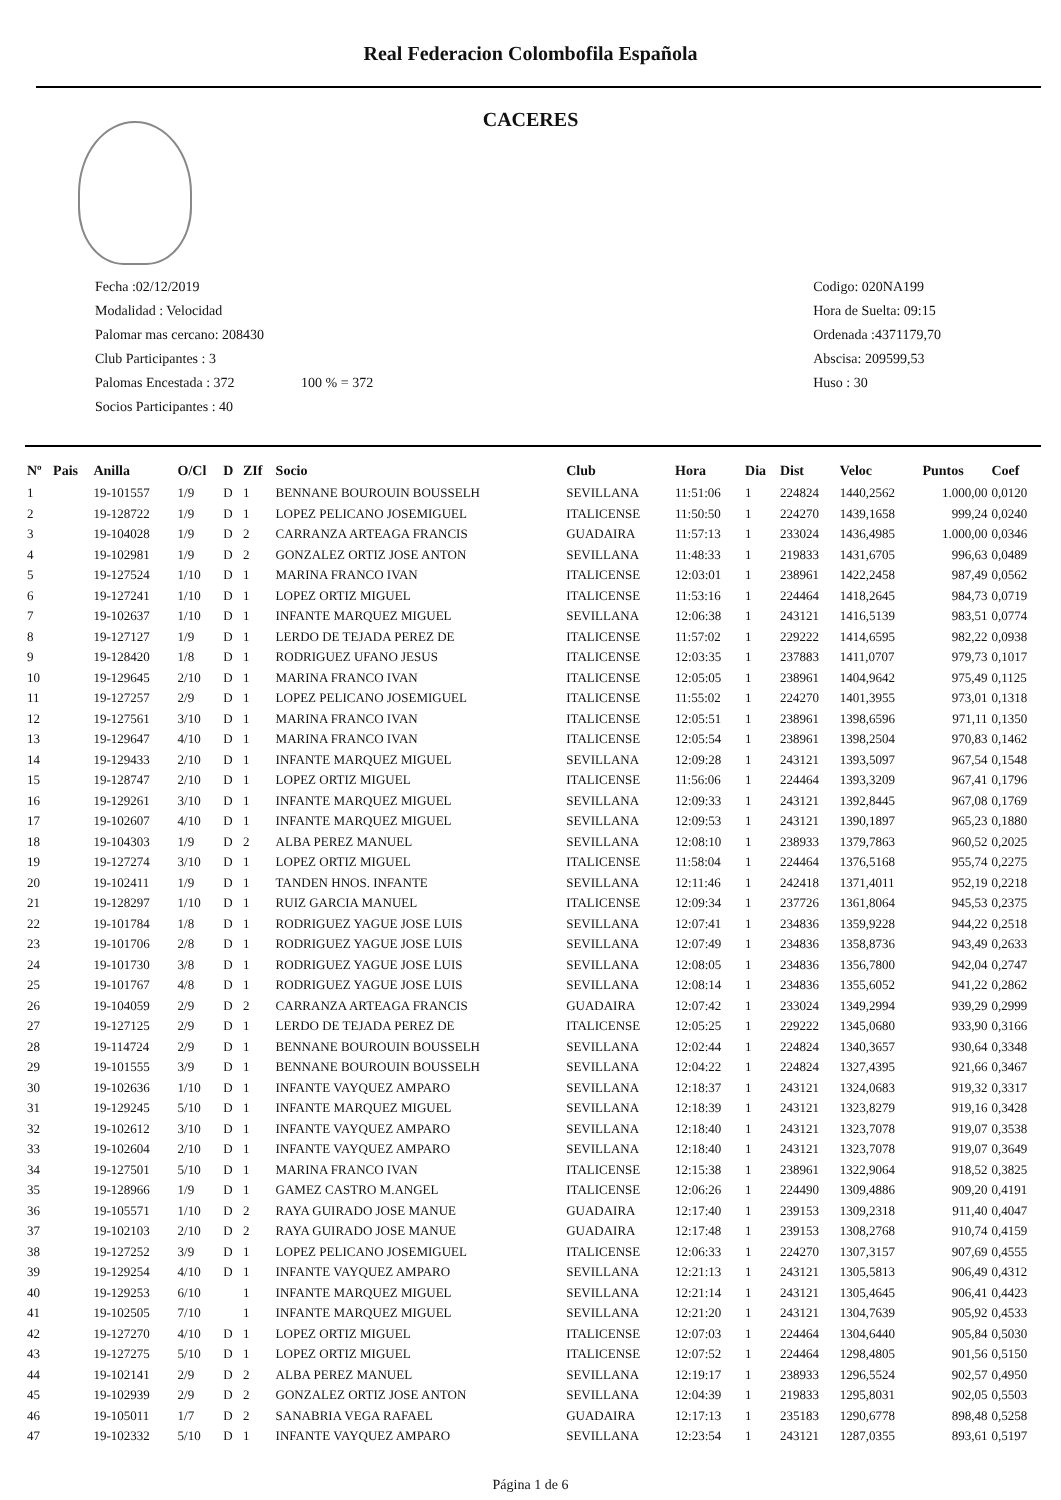Real Federacion Colombofila Española
CACERES
Fecha :02/12/2019
Modalidad : Velocidad
Palomar mas cercano: 208430
Club Participantes : 3
Palomas Encestada : 372 100 % = 372
Socios Participantes : 40
Codigo: 020NA199
Hora de Suelta: 09:15
Ordenada :4371179,70
Abscisa: 209599,53
Huso : 30
| Nº | Pais | Anilla | O/Cl | D | ZIf | Socio | Club | Hora | Dia | Dist | Veloc | Puntos | Coef |
| --- | --- | --- | --- | --- | --- | --- | --- | --- | --- | --- | --- | --- | --- |
| 1 | | 19-101557 | 1/9 | D | 1 | BENNANE BOUROUIN BOUSSELH | SEVILLANA | 11:51:06 | 1 | 224824 | 1440,2562 | 1.000,00 | 0,0120 |
| 2 | | 19-128722 | 1/9 | D | 1 | LOPEZ PELICANO JOSEMIGUEL | ITALICENSE | 11:50:50 | 1 | 224270 | 1439,1658 | 999,24 | 0,0240 |
| 3 | | 19-104028 | 1/9 | D | 2 | CARRANZA ARTEAGA FRANCIS | GUADAIRA | 11:57:13 | 1 | 233024 | 1436,4985 | 1.000,00 | 0,0346 |
| 4 | | 19-102981 | 1/9 | D | 2 | GONZALEZ ORTIZ JOSE ANTON | SEVILLANA | 11:48:33 | 1 | 219833 | 1431,6705 | 996,63 | 0,0489 |
| 5 | | 19-127524 | 1/10 | D | 1 | MARINA FRANCO IVAN | ITALICENSE | 12:03:01 | 1 | 238961 | 1422,2458 | 987,49 | 0,0562 |
| 6 | | 19-127241 | 1/10 | D | 1 | LOPEZ ORTIZ MIGUEL | ITALICENSE | 11:53:16 | 1 | 224464 | 1418,2645 | 984,73 | 0,0719 |
| 7 | | 19-102637 | 1/10 | D | 1 | INFANTE MARQUEZ MIGUEL | SEVILLANA | 12:06:38 | 1 | 243121 | 1416,5139 | 983,51 | 0,0774 |
| 8 | | 19-127127 | 1/9 | D | 1 | LERDO DE TEJADA PEREZ DE | ITALICENSE | 11:57:02 | 1 | 229222 | 1414,6595 | 982,22 | 0,0938 |
| 9 | | 19-128420 | 1/8 | D | 1 | RODRIGUEZ UFANO JESUS | ITALICENSE | 12:03:35 | 1 | 237883 | 1411,0707 | 979,73 | 0,1017 |
| 10 | | 19-129645 | 2/10 | D | 1 | MARINA FRANCO IVAN | ITALICENSE | 12:05:05 | 1 | 238961 | 1404,9642 | 975,49 | 0,1125 |
| 11 | | 19-127257 | 2/9 | D | 1 | LOPEZ PELICANO JOSEMIGUEL | ITALICENSE | 11:55:02 | 1 | 224270 | 1401,3955 | 973,01 | 0,1318 |
| 12 | | 19-127561 | 3/10 | D | 1 | MARINA FRANCO IVAN | ITALICENSE | 12:05:51 | 1 | 238961 | 1398,6596 | 971,11 | 0,1350 |
| 13 | | 19-129647 | 4/10 | D | 1 | MARINA FRANCO IVAN | ITALICENSE | 12:05:54 | 1 | 238961 | 1398,2504 | 970,83 | 0,1462 |
| 14 | | 19-129433 | 2/10 | D | 1 | INFANTE MARQUEZ MIGUEL | SEVILLANA | 12:09:28 | 1 | 243121 | 1393,5097 | 967,54 | 0,1548 |
| 15 | | 19-128747 | 2/10 | D | 1 | LOPEZ ORTIZ MIGUEL | ITALICENSE | 11:56:06 | 1 | 224464 | 1393,3209 | 967,41 | 0,1796 |
| 16 | | 19-129261 | 3/10 | D | 1 | INFANTE MARQUEZ MIGUEL | SEVILLANA | 12:09:33 | 1 | 243121 | 1392,8445 | 967,08 | 0,1769 |
| 17 | | 19-102607 | 4/10 | D | 1 | INFANTE MARQUEZ MIGUEL | SEVILLANA | 12:09:53 | 1 | 243121 | 1390,1897 | 965,23 | 0,1880 |
| 18 | | 19-104303 | 1/9 | D | 2 | ALBA PEREZ MANUEL | SEVILLANA | 12:08:10 | 1 | 238933 | 1379,7863 | 960,52 | 0,2025 |
| 19 | | 19-127274 | 3/10 | D | 1 | LOPEZ ORTIZ MIGUEL | ITALICENSE | 11:58:04 | 1 | 224464 | 1376,5168 | 955,74 | 0,2275 |
| 20 | | 19-102411 | 1/9 | D | 1 | TANDEN HNOS. INFANTE | SEVILLANA | 12:11:46 | 1 | 242418 | 1371,4011 | 952,19 | 0,2218 |
| 21 | | 19-128297 | 1/10 | D | 1 | RUIZ GARCIA MANUEL | ITALICENSE | 12:09:34 | 1 | 237726 | 1361,8064 | 945,53 | 0,2375 |
| 22 | | 19-101784 | 1/8 | D | 1 | RODRIGUEZ YAGUE JOSE LUIS | SEVILLANA | 12:07:41 | 1 | 234836 | 1359,9228 | 944,22 | 0,2518 |
| 23 | | 19-101706 | 2/8 | D | 1 | RODRIGUEZ YAGUE JOSE LUIS | SEVILLANA | 12:07:49 | 1 | 234836 | 1358,8736 | 943,49 | 0,2633 |
| 24 | | 19-101730 | 3/8 | D | 1 | RODRIGUEZ YAGUE JOSE LUIS | SEVILLANA | 12:08:05 | 1 | 234836 | 1356,7800 | 942,04 | 0,2747 |
| 25 | | 19-101767 | 4/8 | D | 1 | RODRIGUEZ YAGUE JOSE LUIS | SEVILLANA | 12:08:14 | 1 | 234836 | 1355,6052 | 941,22 | 0,2862 |
| 26 | | 19-104059 | 2/9 | D | 2 | CARRANZA ARTEAGA FRANCIS | GUADAIRA | 12:07:42 | 1 | 233024 | 1349,2994 | 939,29 | 0,2999 |
| 27 | | 19-127125 | 2/9 | D | 1 | LERDO DE TEJADA PEREZ DE | ITALICENSE | 12:05:25 | 1 | 229222 | 1345,0680 | 933,90 | 0,3166 |
| 28 | | 19-114724 | 2/9 | D | 1 | BENNANE BOUROUIN BOUSSELH | SEVILLANA | 12:02:44 | 1 | 224824 | 1340,3657 | 930,64 | 0,3348 |
| 29 | | 19-101555 | 3/9 | D | 1 | BENNANE BOUROUIN BOUSSELH | SEVILLANA | 12:04:22 | 1 | 224824 | 1327,4395 | 921,66 | 0,3467 |
| 30 | | 19-102636 | 1/10 | D | 1 | INFANTE VAYQUEZ AMPARO | SEVILLANA | 12:18:37 | 1 | 243121 | 1324,0683 | 919,32 | 0,3317 |
| 31 | | 19-129245 | 5/10 | D | 1 | INFANTE MARQUEZ MIGUEL | SEVILLANA | 12:18:39 | 1 | 243121 | 1323,8279 | 919,16 | 0,3428 |
| 32 | | 19-102612 | 3/10 | D | 1 | INFANTE VAYQUEZ AMPARO | SEVILLANA | 12:18:40 | 1 | 243121 | 1323,7078 | 919,07 | 0,3538 |
| 33 | | 19-102604 | 2/10 | D | 1 | INFANTE VAYQUEZ AMPARO | SEVILLANA | 12:18:40 | 1 | 243121 | 1323,7078 | 919,07 | 0,3649 |
| 34 | | 19-127501 | 5/10 | D | 1 | MARINA FRANCO IVAN | ITALICENSE | 12:15:38 | 1 | 238961 | 1322,9064 | 918,52 | 0,3825 |
| 35 | | 19-128966 | 1/9 | D | 1 | GAMEZ CASTRO M.ANGEL | ITALICENSE | 12:06:26 | 1 | 224490 | 1309,4886 | 909,20 | 0,4191 |
| 36 | | 19-105571 | 1/10 | D | 2 | RAYA GUIRADO JOSE MANUE | GUADAIRA | 12:17:40 | 1 | 239153 | 1309,2318 | 911,40 | 0,4047 |
| 37 | | 19-102103 | 2/10 | D | 2 | RAYA GUIRADO JOSE MANUE | GUADAIRA | 12:17:48 | 1 | 239153 | 1308,2768 | 910,74 | 0,4159 |
| 38 | | 19-127252 | 3/9 | D | 1 | LOPEZ PELICANO JOSEMIGUEL | ITALICENSE | 12:06:33 | 1 | 224270 | 1307,3157 | 907,69 | 0,4555 |
| 39 | | 19-129254 | 4/10 | D | 1 | INFANTE VAYQUEZ AMPARO | SEVILLANA | 12:21:13 | 1 | 243121 | 1305,5813 | 906,49 | 0,4312 |
| 40 | | 19-129253 | 6/10 | | 1 | INFANTE MARQUEZ MIGUEL | SEVILLANA | 12:21:14 | 1 | 243121 | 1305,4645 | 906,41 | 0,4423 |
| 41 | | 19-102505 | 7/10 | | 1 | INFANTE MARQUEZ MIGUEL | SEVILLANA | 12:21:20 | 1 | 243121 | 1304,7639 | 905,92 | 0,4533 |
| 42 | | 19-127270 | 4/10 | D | 1 | LOPEZ ORTIZ MIGUEL | ITALICENSE | 12:07:03 | 1 | 224464 | 1304,6440 | 905,84 | 0,5030 |
| 43 | | 19-127275 | 5/10 | D | 1 | LOPEZ ORTIZ MIGUEL | ITALICENSE | 12:07:52 | 1 | 224464 | 1298,4805 | 901,56 | 0,5150 |
| 44 | | 19-102141 | 2/9 | D | 2 | ALBA PEREZ MANUEL | SEVILLANA | 12:19:17 | 1 | 238933 | 1296,5524 | 902,57 | 0,4950 |
| 45 | | 19-102939 | 2/9 | D | 2 | GONZALEZ ORTIZ JOSE ANTON | SEVILLANA | 12:04:39 | 1 | 219833 | 1295,8031 | 902,05 | 0,5503 |
| 46 | | 19-105011 | 1/7 | D | 2 | SANABRIA VEGA RAFAEL | GUADAIRA | 12:17:13 | 1 | 235183 | 1290,6778 | 898,48 | 0,5258 |
| 47 | | 19-102332 | 5/10 | D | 1 | INFANTE VAYQUEZ AMPARO | SEVILLANA | 12:23:54 | 1 | 243121 | 1287,0355 | 893,61 | 0,5197 |
Página 1 de 6